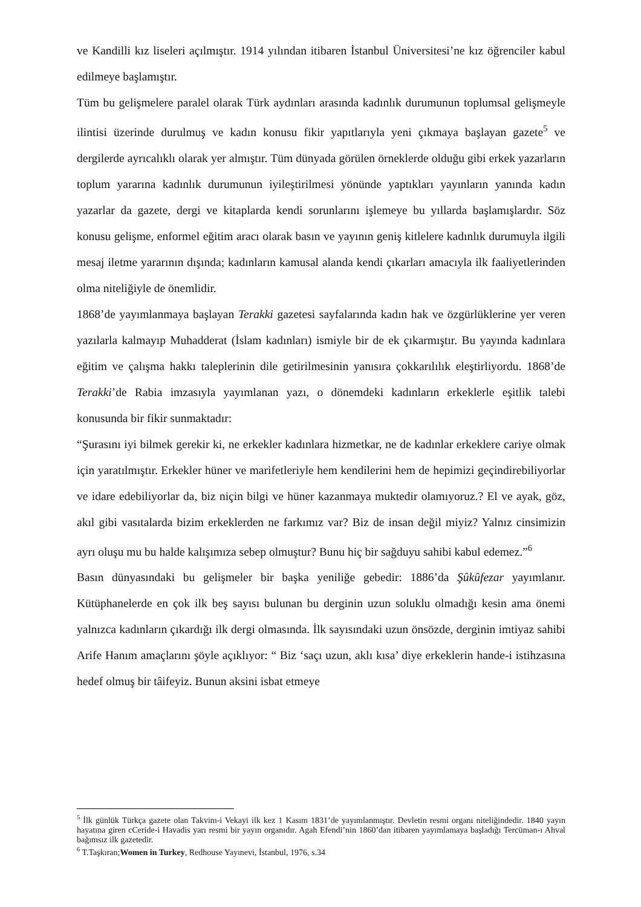ve Kandilli kız liseleri açılmıştır. 1914 yılından itibaren İstanbul Üniversitesi’ne kız öğrenciler kabul edilmeye başlamıştır.
Tüm bu gelişmelere paralel olarak Türk aydınları arasında kadınlık durumunun toplumsal gelişmeyle ilintisi üzerinde durulmuş ve kadın konusu fikir yapıtlarıyla yeni çıkmaya başlayan gazete<sup>5</sup> ve dergilerde ayrıcalıklı olarak yer almıştır. Tüm dünyada görülen örneklerde olduğu gibi erkek yazarların toplum yararına kadınlık durumunun iyileştirilmesi yönünde yaptıkları yayınların yanında kadın yazarlar da gazete, dergi ve kitaplarda kendi sorunlarını işlemeye bu yıllarda başlamışlardır. Söz konusu gelişme, enformel eğitim aracı olarak basın ve yayının geniş kitlelere kadınlık durumuyla ilgili mesaj iletme yararının dışında; kadınların kamusal alanda kendi çıkarları amacıyla ilk faaliyetlerinden olma niteliğiyle de önemlidir.
1868’de yayımlanmaya başlayan Terakki gazetesi sayfalarında kadın hak ve özgürlüklerine yer veren yazılarla kalmayıp Muhadderat (İslam kadınları) ismiyle bir de ek çıkarmıştır. Bu yayında kadınlara eğitim ve çalışma hakkı taleplerinin dile getirilmesinin yanısıra çokkarılılık eleştirliyordu. 1868’de Terakki’de Rabia imzasıyla yayımlanan yazı, o dönemdeki kadınların erkeklerle eşitlik talebi konusunda bir fikir sunmaktadır:
“Şurasını iyi bilmek gerekir ki, ne erkekler kadınlara hizmetkar, ne de kadınlar erkeklere cariye olmak için yaratılmıştır. Erkekler hüner ve marifetleriyle hem kendilerini hem de hepimizi geçindirebiliyorlar ve idare edebiliyorlar da, biz niçin bilgi ve hüner kazanmaya muktedir olamıyoruz.? El ve ayak, göz, akıl gibi vasıtalarda bizim erkeklerden ne farkımız var? Biz de insan değil miyiz? Yalnız cinsimizin ayrı oluşu mu bu halde kalışımıza sebep olmuştur? Bunu hiç bir sağduyu sahibi kabul edemez.”<sup>6</sup>
Basın dünyasındaki bu gelişmeler bir başka yeniliğe gebedir: 1886’da Şûkûfezar yayımlanır. Kütüphanelerde en çok ilk beş sayısı bulunan bu derginin uzun soluklu olmadığı kesin ama önemi yalnızca kadınların çıkardığı ilk dergi olmasında. İlk sayısındaki uzun önsözde, derginin imtiyaz sahibi Arife Hanım amaçlarını şöyle açıklıyor: “ Biz ‘saçı uzun, aklı kısa’ diye erkeklerin hande-i istihzasına hedef olmuş bir tâifeyiz. Bunun aksini isbat etmeye
<sup>5</sup> İlk günlük Türkça gazete olan Takvim-i Vekayi ilk kez 1 Kasım 1831’de yayımlanmıştır. Devletin resmi organı niteliğindedir. 1840 yayın hayatına giren cCeride-i Havadis yarı resmi bir yayın organıdır. Agah Efendi’nin 1860’dan itibaren yayımlamaya başladığı Tercüman-ı Ahval bağımsız ilk gazetedir.
<sup>6</sup> T.Taşkıran;Women in Turkey, Redhouse Yayınevi, İstanbul, 1976, s.34